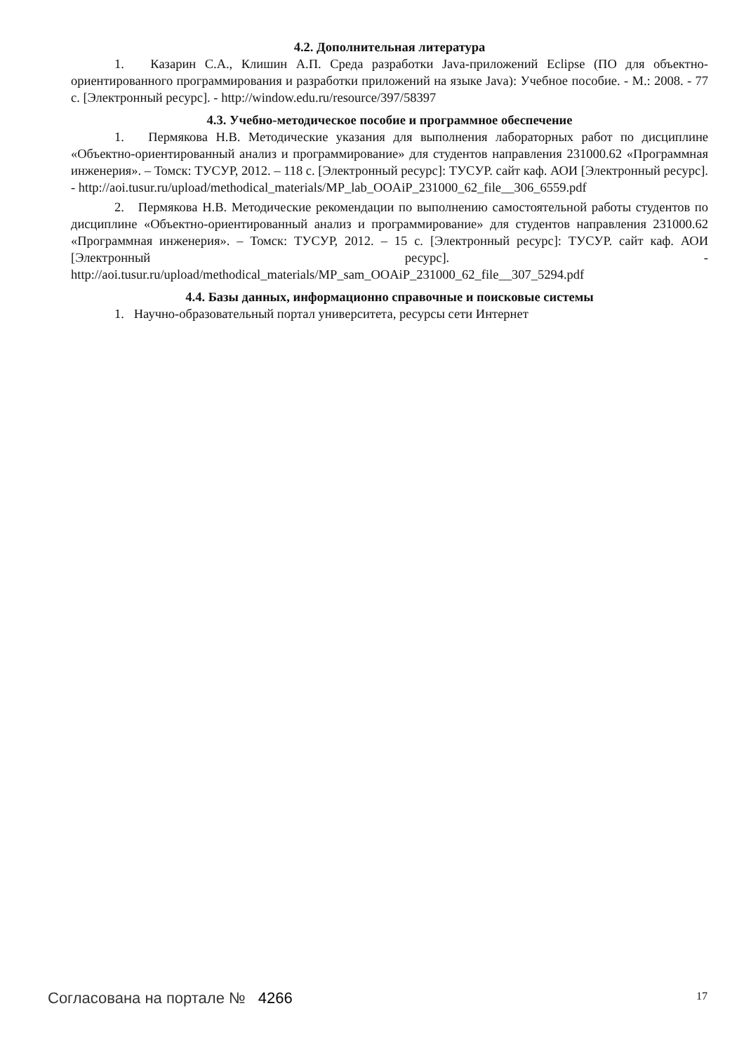4.2. Дополнительная литература
1. Казарин С.А., Клишин А.П. Среда разработки Java-приложений Eclipse (ПО для объектно-ориентированного программирования и разработки приложений на языке Java): Учебное пособие. - М.: 2008. - 77 с. [Электронный ресурс]. - http://window.edu.ru/resource/397/58397
4.3. Учебно-методическое пособие и программное обеспечение
1. Пермякова Н.В. Методические указания для выполнения лабораторных работ по дисциплине «Объектно-ориентированный анализ и программирование» для студентов направления 231000.62 «Программная инженерия». – Томск: ТУСУР, 2012. – 118 с. [Электронный ресурс]: ТУСУР. сайт каф. АОИ [Электронный ресурс]. - http://aoi.tusur.ru/upload/methodical_materials/MP_lab_OOAiP_231000_62_file__306_6559.pdf
2. Пермякова Н.В. Методические рекомендации по выполнению самостоятельной работы студентов по дисциплине «Объектно-ориентированный анализ и программирование» для студентов направления 231000.62 «Программная инженерия». – Томск: ТУСУР, 2012. – 15 с. [Электронный ресурс]: ТУСУР. сайт каф. АОИ [Электронный ресурс]. - http://aoi.tusur.ru/upload/methodical_materials/MP_sam_OOAiP_231000_62_file__307_5294.pdf
4.4. Базы данных, информационно справочные и поисковые системы
1. Научно-образовательный портал университета, ресурсы сети Интернет
Согласована на портале № 4266 17